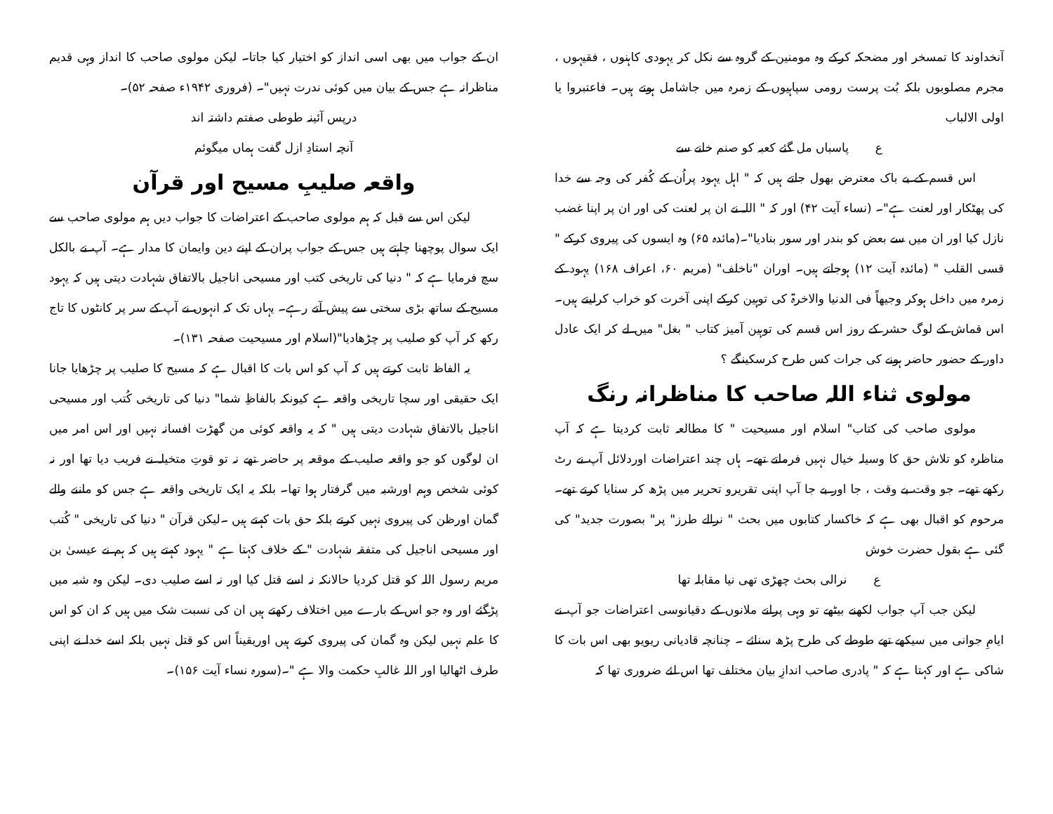آنخداوند کا تمسخر اور مضحکہ کرکے وہ مومنین کے گروہ سے نکل کر یہودی کاہنوں ، فقیہوں ، مجرم مصلوبوں بلکہ بُت پرست رومی سپاہیوں کے زمرہ میں جاشامل ہوتے ہیں۔ فاعتبروا یا اولی الالباب
ع پاسباں مل گئے کعبہ کو صنم خانے سے
اس قسم کے بے باک معترض بھول جاتے ہیں کہ " اہل یہود پراُن کے کُفر کی وجہ سے خدا کی پھٹکار اور لعنت ہے"۔ (نساء آیت ۴۲) اور کہ " اللہ نے ان پر لعنت کی اور ان پر اپنا غضب نازل کیا اور ان میں سے بعض کو بندر اور سور بنادیا"۔(مائدہ ۶۵) وہ ایسوں کی پیروی کرکے " قسی القلب " (مائدہ آیت ۱۲) ہوجاتے ہیں۔ اوران "ناخلف" (مریم ۶۰، اعراف ۱۶۸) یہود کے زمرہ میں داخل ہوکر وجیھاً فی الدنیا والاخرۃ کی توہین کرکے اپنی آخرت کو خراب کرلیتے ہیں۔ اس قماش کے لوگ حشر کے روز اس قسم کی توہین آمیز کتاب " بغل" میں لے کر ایک عادل داور کے حضور حاضر ہونے کی جرات کس طرح کرسکینگے ؟
مولوی ثناء اللہ صاحب کا مناظرانہ رنگ
مولوی صاحب کی کتاب" اسلام اور مسیحیت " کا مطالعہ ثابت کردیتا ہے کہ آپ مناظرہ کو تلاش حق کا وسیلہ خیال نہیں فرماتے تھے۔ ہاں چند اعتراضات اوردلائل آپ نے رٹ رکھے تھے۔ جو وقت بے وقت ، جا اور بے جا آپ اپنی تقریرو تحریر میں پڑھ کر سنایا کرتے تھے۔ مرحوم کو اقبال بھی ہے کہ خاکسار کتابوں میں بحث " نرالے طرز" پر" بصورت جدید" کی گئی ہے بقول حضرت خوش
ع نرالی بحث چھڑی تھی نیا مقابلہ تھا
لیکن جب آپ جواب لکھنے بیٹھے تو وہی پرانے ملانوں کے دقیانوسی اعتراضات جو آپ نے ایامِ جوانی میں سیکھے تھے طوطے کی طرح پڑھ سنائے ۔ چنانچہ قادیانی ریویو بھی اس بات کا شاکی ہے اور کہتا ہے کہ " پادری صاحب اندازِ بیان مختلف تھا اس لئے ضروری تھا کہ
ان کے جواب میں بھی اسی انداز کو اختیار کیا جاتا۔ لیکن مولوی صاحب کا انداز وہی قدیم مناظرانہ ہے جس کے بیان میں کوئی ندرت نہیں"۔ (فروری ۱۹۴۲ء صفحہ ۵۲)۔
درپس آئینہ طوطی صفتم داشتہ اند
آنچہ استادِ ازل گفت ہماں میگوئم
واقعہ صلیبِ مسیح اور قرآن
لیکن اس سے قبل کہ ہم مولوی صاحب کے اعتراضات کا جواب دیں ہم مولوی صاحب سے ایک سوال پوچھنا چاہتے ہیں جس کے جواب پران کے اپنے دین وایمان کا مدار ہے۔ آپ نے بالکل سچ فرمایا ہے کہ " دنیا کی تاریخی کتب اور مسیحی اناجیل بالاتفاق شہادت دیتی ہیں کہ یہود مسیح کے ساتھ بڑی سختی سے پیش آتے رہے۔ یہاں تک کہ انہوں نے آپ کے سر پر کانٹوں کا تاج رکھ کر آپ کو صلیب پر چڑھادیا"(اسلام اور مسیحیت صفحہ ۱۳۱)۔
یہ الفاظ ثابت کرتے ہیں کہ آپ کو اس بات کا اقبال ہے کہ مسیح کا صلیب پر چڑھایا جانا ایک حقیقی اور سچا تاریخی واقعہ ہے کیونکہ بالفاظِ شما" دنیا کی تاریخی کُتب اور مسیحی اناجیل بالاتفاق شہادت دیتی ہیں " کہ یہ واقعہ کوئی من گھڑت افسانہ نہیں اور اس امر میں ان لوگوں کو جو واقعہ صلیب کے موقعہ پر حاضر تھے نہ تو قوتِ متخیلہ نے فریب دیا تھا اور نہ کوئی شخص وہم اورشبہ میں گرفتار ہوا تھا۔ بلکہ یہ ایک تاریخی واقعہ ہے جس کو ماننے والے گمان اورظن کی پیروی نہیں کرتے بلکہ حق بات کہتے ہیں ۔لیکن قرآن " دنیا کی تاریخی " کُتب اور مسیحی اناجیل کی متفقہ شہادت " کے خلاف کہتا ہے " یہود کہتے ہیں کہ ہم نے عیسیٰ بن مریم رسول اللہ کو قتل کردیا حالانکہ نہ اسے قتل کیا اور نہ اسے صلیب دی۔ لیکن وہ شبہ میں پڑگئے اور وہ جو اس کے بارے میں اختلاف رکھتے ہیں ان کی نسبت شک میں ہیں کہ ان کو اس کا علم نہیں لیکن وہ گمان کی پیروی کرتے ہیں اوریقیناً اس کو قتل نہیں بلکہ اسے خدا نے اپنی طرف اٹھالیا اور اللہ غالبِ حکمت والا ہے "۔(سورہ نساء آیت ۱۵۶)۔